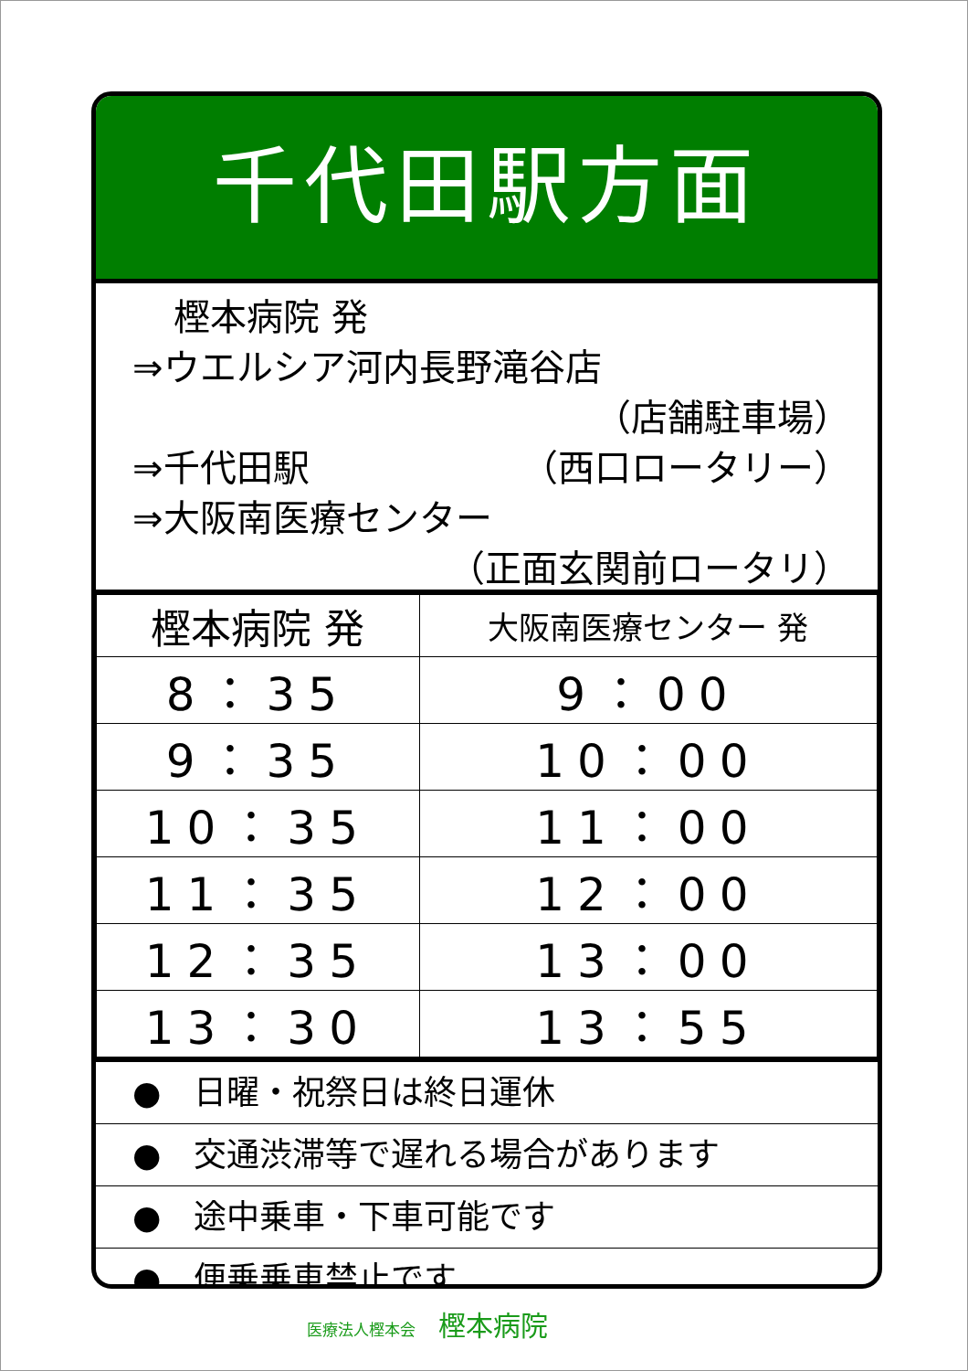千代田駅方面
樫本病院 発
⇒ウエルシア河内長野滝谷店
（店舗駐車場）
⇒千代田駅 （西口ロータリー）
⇒大阪南医療センター
（正面玄関前ロータリ）
| 樫本病院 発 | 大阪南医療センター 発 |
| --- | --- |
| 8：35 | 9：00 |
| 9：35 | 10：00 |
| 10：35 | 11：00 |
| 11：35 | 12：00 |
| 12：35 | 13：00 |
| 13：30 | 13：55 |
●　日曜・祝祭日は終日運休
●　交通渋滞等で遅れる場合があります
●　途中乗車・下車可能です
●　便乗乗車禁止です
医療法人樫本会 樫本病院